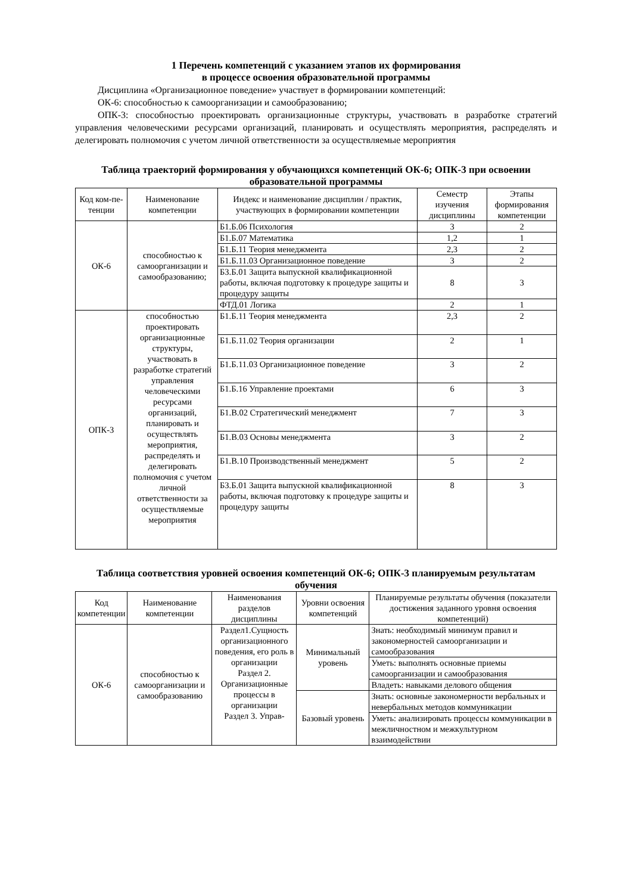1 Перечень компетенций с указанием этапов их формирования
в процессе освоения образовательной программы
Дисциплина «Организационное поведение» участвует в формировании компетенций:
ОК-6: способностью к самоорганизации и самообразованию;
ОПК-3: способностью проектировать организационные структуры, участвовать в разработке стратегий управления человеческими ресурсами организаций, планировать и осуществлять мероприятия, распределять и делегировать полномочия с учетом личной ответственности за осуществляемые мероприятия
Таблица траекторий формирования у обучающихся компетенций ОК-6; ОПК-3 при освоении образовательной программы
| Код ком-пе-тенции | Наименование компетенции | Индекс и наименование дисциплин / практик, участвующих в формировании компетенции | Семестр изучения дисциплины | Этапы формирования компетенции |
| --- | --- | --- | --- | --- |
| ОК-6 | способностью к самоорганизации и самообразованию; | Б1.Б.06 Психология | 3 | 2 |
| | | Б1.Б.07 Математика | 1,2 | 1 |
| | | Б1.Б.11 Теория менеджмента | 2,3 | 2 |
| | | Б1.Б.11.03 Организационное поведение | 3 | 2 |
| | | Б3.Б.01 Защита выпускной квалификационной работы, включая подготовку к процедуре защиты и процедуру защиты | 8 | 3 |
| | | ФТД.01 Логика | 2 | 1 |
| ОПК-3 | способностью проектировать организационные структуры, участвовать в разработке стратегий управления человеческими ресурсами организаций, планировать и осуществлять мероприятия, распределять и делегировать полномочия с учетом личной ответственности за осуществляемые мероприятия | Б1.Б.11 Теория менеджмента | 2,3 | 2 |
| | | Б1.Б.11.02 Теория организации | 2 | 1 |
| | | Б1.Б.11.03 Организационное поведение | 3 | 2 |
| | | Б1.Б.16 Управление проектами | 6 | 3 |
| | | Б1.В.02 Стратегический менеджмент | 7 | 3 |
| | | Б1.В.03 Основы менеджмента | 3 | 2 |
| | | Б1.В.10 Производственный менеджмент | 5 | 2 |
| | | Б3.Б.01 Защита выпускной квалификационной работы, включая подготовку к процедуре защиты и процедуру защиты | 8 | 3 |
Таблица соответствия уровней освоения компетенций ОК-6; ОПК-3 планируемым результатам обучения
| Код компетенции | Наименование компетенции | Наименования разделов дисциплины | Уровни освоения компетенций | Планируемые результаты обучения (показатели достижения заданного уровня освоения компетенций) |
| --- | --- | --- | --- | --- |
| ОК-6 | способностью к самоорганизации и самообразованию | Раздел1.Сущность организационного поведения, его роль в организации Раздел 2. Организационные процессы в организации Раздел 3. Управ- | Минимальный уровень | Знать: необходимый минимум правил и закономерностей самоорганизации и самообразования |
| | | | | Уметь: выполнять основные приемы самоорганизации и самообразования |
| | | | | Владеть: навыками делового общения |
| | | | Базовый уровень | Знать: основные закономерности вербальных и невербальных методов коммуникации |
| | | | | Уметь: анализировать процессы коммуникации в межличностном и межкультурном взаимодействии |